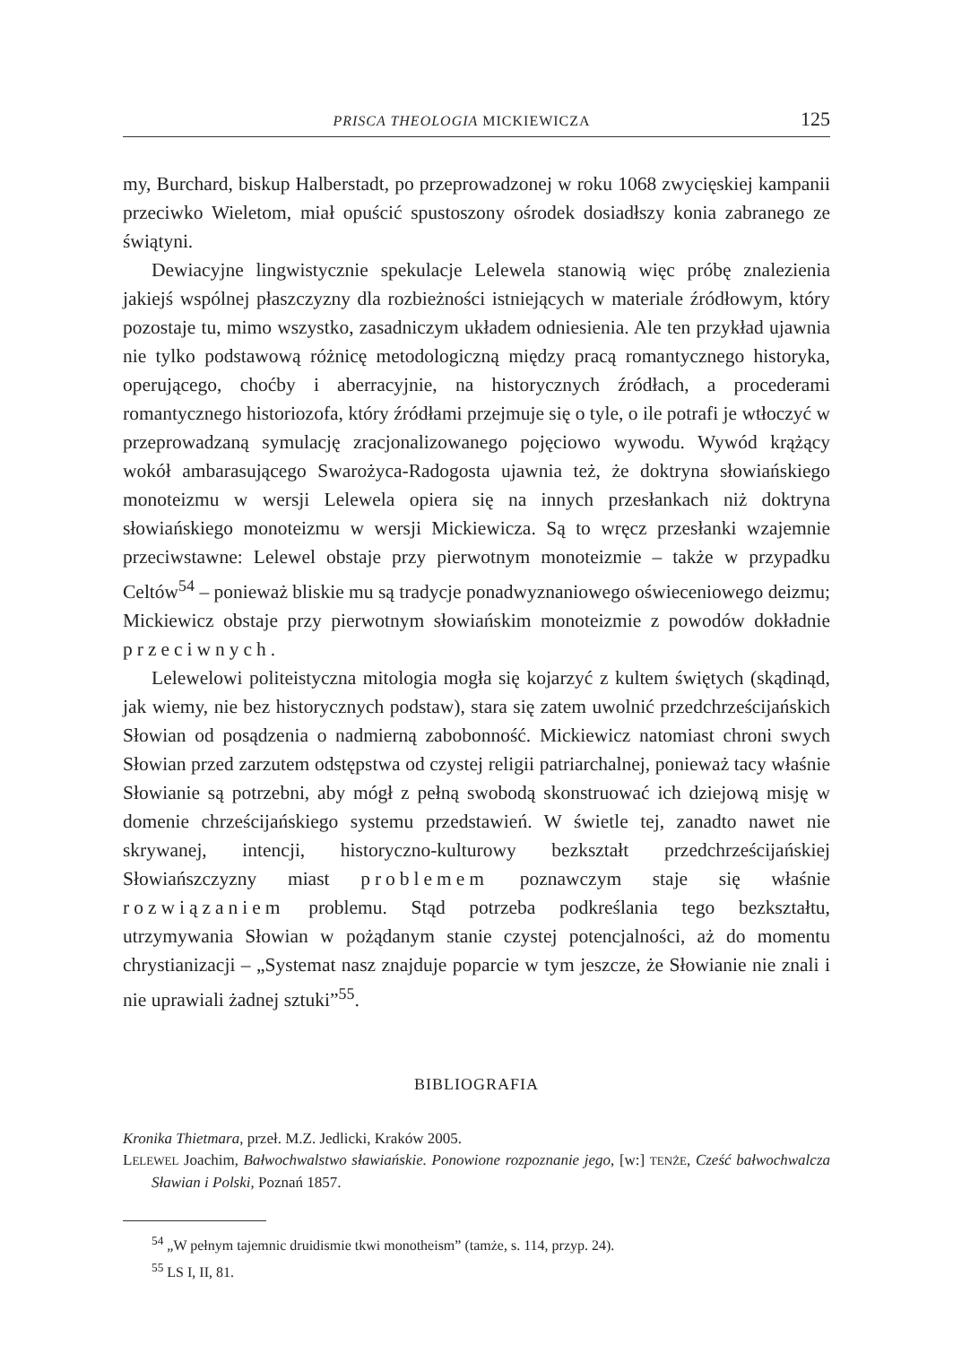PRISCA THEOLOGIA MICKIEWICZA 125
my, Burchard, biskup Halberstadt, po przeprowadzonej w roku 1068 zwycięskiej kampanii przeciwko Wieletom, miał opuścić spustoszony ośrodek dosiadłszy konia zabranego ze świątyni.
Dewiacyjne lingwistycznie spekulacje Lelewela stanowią więc próbę znalezienia jakiejś wspólnej płaszczyzny dla rozbieżności istniejących w materiale źródłowym, który pozostaje tu, mimo wszystko, zasadniczym układem odniesienia. Ale ten przykład ujawnia nie tylko podstawową różnicę metodologiczną między pracą romantycznego historyka, operującego, choćby i aberracyjnie, na historycznych źródłach, a procederami romantycznego historiozofa, który źródłami przejmuje się o tyle, o ile potrafi je wtłoczyć w przeprowadzaną symulację zracjonalizowanego pojęciowo wywodu. Wywód krążący wokół ambarasującego Swarożyca-Radogosta ujawnia też, że doktryna słowiańskiego monoteizmu w wersji Lelewela opiera się na innych przesłankach niż doktryna słowiańskiego monoteizmu w wersji Mickiewicza. Są to wręcz przesłanki wzajemnie przeciwstawne: Lelewel obstaje przy pierwotnym monoteizmie – także w przypadku Celtów<sup>54</sup> – ponieważ bliskie mu są tradycje ponadwyznaniowego oświeceniowego deizmu; Mickiewicz obstaje przy pierwotnym słowiańskim monoteizmie z powodów dokładnie przeciwnych.
Lelewelowi politeistyczna mitologia mogła się kojarzyć z kultem świętych (skądinąd, jak wiemy, nie bez historycznych podstaw), stara się zatem uwolnić przedchrześcijańskich Słowian od posądzenia o nadmierną zabobonność. Mickiewicz natomiast chroni swych Słowian przed zarzutem odstępstwa od czystej religii patriarchalnej, ponieważ tacy właśnie Słowianie są potrzebni, aby mógł z pełną swobodą skonstruować ich dziejową misję w domenie chrześcijańskiego systemu przedstawień. W świetle tej, zanadto nawet nie skrywanej, intencji, historyczno-kulturowy bezkształt przedchrześcijańskiej Słowiańszczyzny miast problemem poznawczym staje się właśnie rozwiązaniem problemu. Stąd potrzeba podkreślania tego bezkształtu, utrzymywania Słowian w pożądanym stanie czystej potencjalności, aż do momentu chrystianizacji – „Systemat nasz znajduje poparcie w tym jeszcze, że Słowianie nie znali i nie uprawiali żadnej sztuki”<sup>55</sup>.
BIBLIOGRAFIA
Kronika Thietmara, przeł. M.Z. Jedlicki, Kraków 2005.
LELEWEL Joachim, Bałwochwalstwo sławiańskie. Ponowione rozpoznanie jego, [w:] TENŻE, Cześć bałwochwalcza Sławian i Polski, Poznań 1857.
<sup>54</sup> „W pełnym tajemnic druidismie tkwi monotheism” (tamże, s. 114, przyp. 24).
<sup>55</sup> LS I, II, 81.